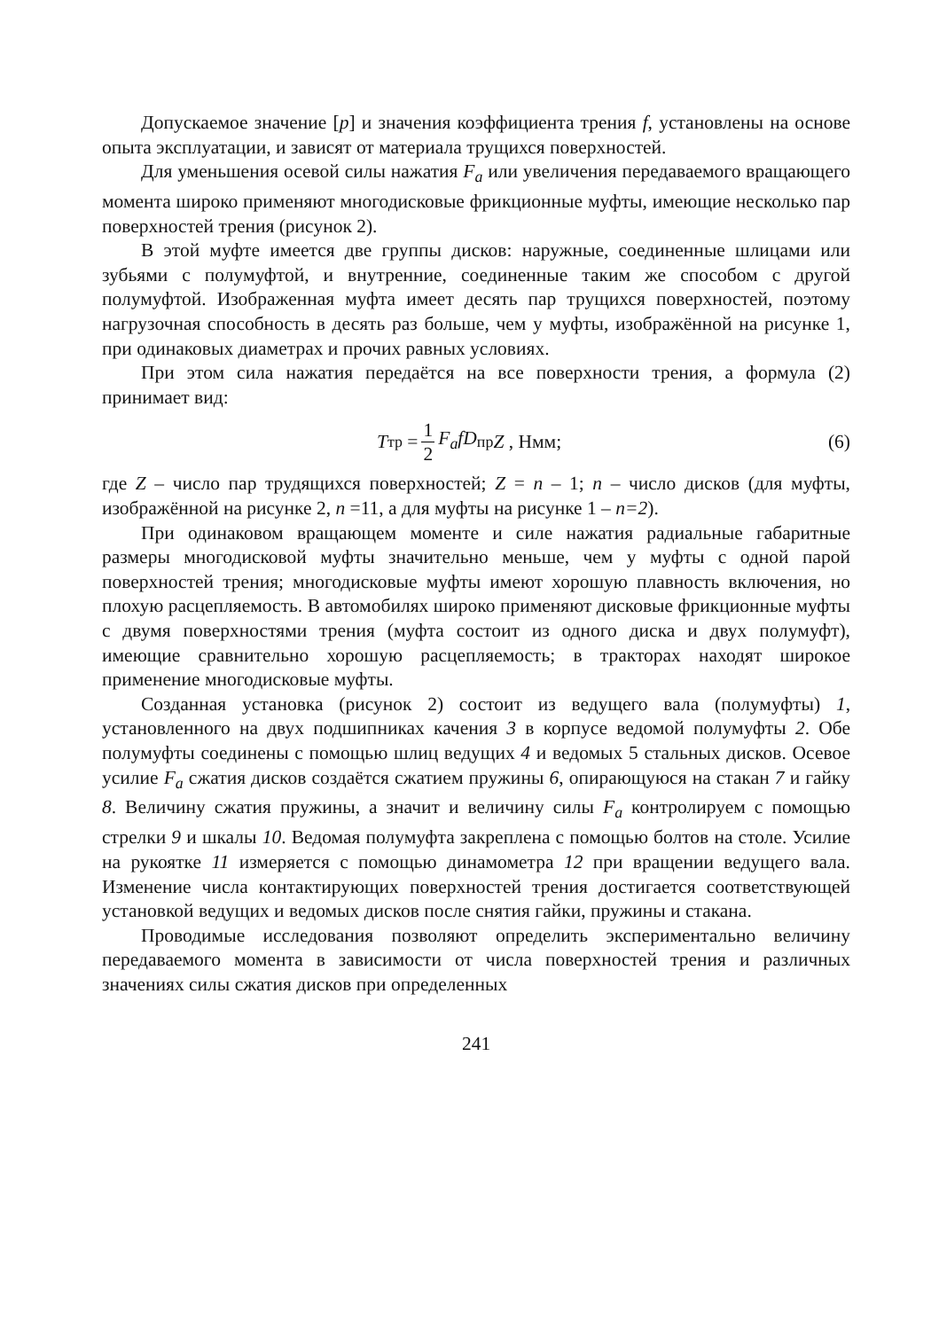Допускаемое значение [p] и значения коэффициента трения f, установлены на основе опыта эксплуатации, и зависят от материала трущихся поверхностей.
Для уменьшения осевой силы нажатия F<sub>a</sub> или увеличения передаваемого вращающего момента широко применяют многодисковые фрикционные муфты, имеющие несколько пар поверхностей трения (рисунок 2).
В этой муфте имеется две группы дисков: наружные, соединенные шлицами или зубьями с полумуфтой, и внутренние, соединенные таким же способом с другой полумуфтой. Изображенная муфта имеет десять пар трущихся поверхностей, поэтому нагрузочная способность в десять раз больше, чем у муфты, изображённой на рисунке 1, при одинаковых диаметрах и прочих равных условиях.
При этом сила нажатия передаётся на все поверхности трения, а формула (2) принимает вид:
T<sub>тр</sub> = 1 2 F<sub>a</sub>fD<sub>пр</sub> Z , Нмм; (6)
где Z – число пар трудящихся поверхностей; Z = n – 1; n – число дисков (для муфты, изображённой на рисунке 2, n =11, а для муфты на рисунке 1 – n=2).
При одинаковом вращающем моменте и силе нажатия радиальные габаритные размеры многодисковой муфты значительно меньше, чем у муфты с одной парой поверхностей трения; многодисковые муфты имеют хорошую плавность включения, но плохую расцепляемость. В автомобилях широко применяют дисковые фрикционные муфты с двумя поверхностями трения (муфта состоит из одного диска и двух полумуфт), имеющие сравнительно хорошую расцепляемость; в тракторах находят широкое применение многодисковые муфты.
Созданная установка (рисунок 2) состоит из ведущего вала (полумуфты) 1, установленного на двух подшипниках качения 3 в корпусе ведомой полумуфты 2. Обе полумуфты соединены с помощью шлиц ведущих 4 и ведомых 5 стальных дисков. Осевое усилие F<sub>a</sub> сжатия дисков создаётся сжатием пружины 6, опирающуюся на стакан 7 и гайку 8. Величину сжатия пружины, а значит и величину силы F<sub>a</sub> контролируем с помощью стрелки 9 и шкалы 10. Ведомая полумуфта закреплена с помощью болтов на столе. Усилие на рукоятке 11 измеряется с помощью динамометра 12 при вращении ведущего вала. Изменение числа контактирующих поверхностей трения достигается соответствующей установкой ведущих и ведомых дисков после снятия гайки, пружины и стакана.
Проводимые исследования позволяют определить экспериментально величину передаваемого момента в зависимости от числа поверхностей трения и различных значениях силы сжатия дисков при определенных
241